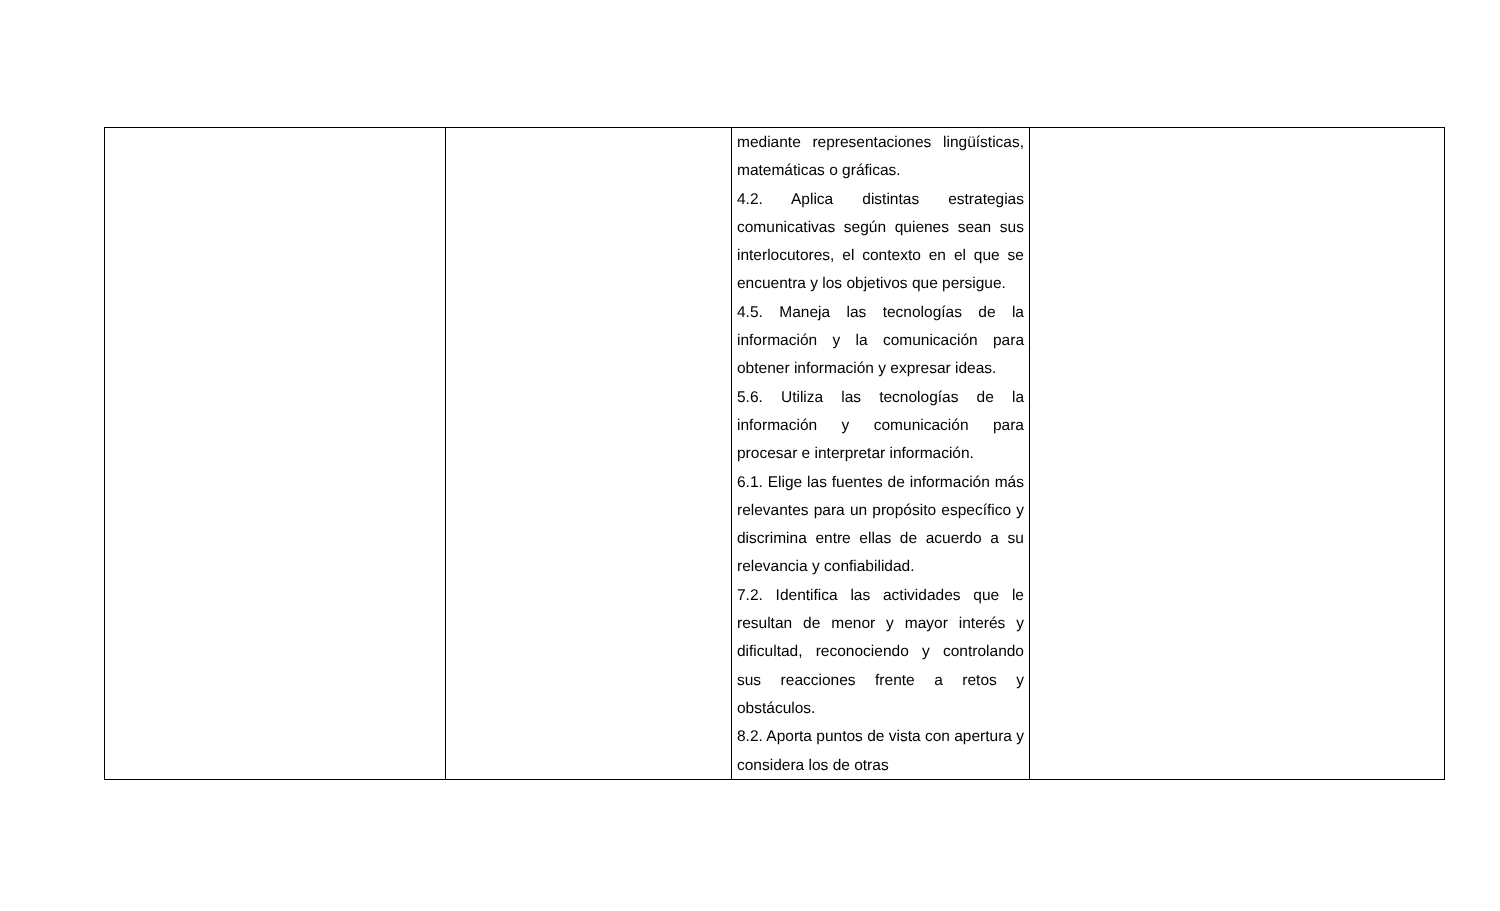| | | mediante representaciones lingüísticas, matemáticas o gráficas. 4.2. Aplica distintas estrategias comunicativas según quienes sean sus interlocutores, el contexto en el que se encuentra y los objetivos que persigue. 4.5. Maneja las tecnologías de la información y la comunicación para obtener información y expresar ideas. 5.6. Utiliza las tecnologías de la información y comunicación para procesar e interpretar información. 6.1. Elige las fuentes de información más relevantes para un propósito específico y discrimina entre ellas de acuerdo a su relevancia y confiabilidad. 7.2. Identifica las actividades que le resultan de menor y mayor interés y dificultad, reconociendo y controlando sus reacciones frente a retos y obstáculos. 8.2. Aporta puntos de vista con apertura y considera los de otras | |